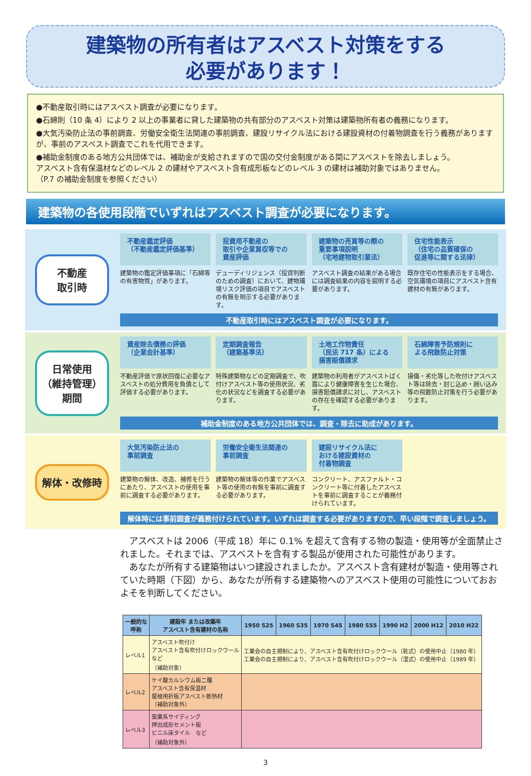建築物の所有者はアスベスト対策をする
必要があります！
●不動産取引時にはアスベスト調査が必要になります。
●石綿則（10 条 4）により 2 以上の事業者に貸した建築物の共有部分のアスベスト対策は建築物所有者の義務になります。
●大気汚染防止法の事前調査、労働安全衛生法関連の事前調査、建設リサイクル法における建設資材の付着物調査を行う義務がありますが、事前のアスベスト調査でこれを代用できます。
●補助金制度のある地方公共団体では、補助金が支給されますので国の交付金制度がある間にアスベストを除去しましょう。
アスベスト含有保温材などのレベル 2 の建材やアスベスト含有成形板などのレベル 3 の建材は補助対象ではありません。
（P.7 の補助金制度を参照ください）
建築物の各使用段階でいずれはアスベスト調査が必要になります。
不動産
取引時
不動産鑑定評価
（不動産鑑定評価基準）
建築物の鑑定評価事項に「石綿等の有害物質」があります。
投資用不動産の
取引や企業買収等での
資産評価
デューディリジェンス（投資判断のための調査）において、建物環境リスク評価の項目でアスベストの有無を明示する必要があります。
建築物の売買等の際の
重要事項説明
（宅地建物取引業法）
アスベスト調査の結果がある場合には調査結果の内容を説明する必要があります。
住宅性能表示
（住宅の品質確保の
促進等に関する法律）
既存住宅の性能表示をする場合、空気環境の項目にアスベスト含有建材の有無があります。
不動産取引時にはアスベスト調査が必要になります。
日常使用
（維持管理）
期間
資産除去債務の評価
（企業会計基準）
不動産評価で原状回復に必要なアスベストの処分費用を負債として評価する必要があります。
定期調査報告
（建築基準法）
特殊建築物などの定期調査で、吹付けアスベスト等の使用状況、劣化の状況などを調査する必要があります。
土地工作物責任
（民法 717 条）による
損害賠償請求
建築物の利用者がアスベストばく露により健康障害を生じた場合、損害賠償請求に対し、アスベストの存在を確認する必要があります。
石綿障害予防規則に
よる飛散防止対策
損傷・劣化等した吹付けアスベスト等は除去・封じ込め・囲い込み等の飛散防止対策を行う必要があります。
補助金制度のある地方公共団体では、調査・除去に助成があります。
解体・改修時
大気汚染防止法の
事前調査
建築物の解体、改造、補修を行うにあたり、アスベストの使用を事前に調査する必要があります。
労働安全衛生法関連の
事前調査
建築物の解体等の作業でアスベスト等の使用の有無を事前に調査する必要があります。
建設リサイクル法に
おける建設資材の
付着物調査
コンクリート、アスファルト・コンクリート等に付着したアスベストを事前に調査することが義務付けられています。
解体時には事前調査が義務付けられています。いずれは調査する必要がありますので、早い段階で調査しましょう。
　アスベストは 2006（平成 18）年に 0.1% を超えて含有する物の製造・使用等が全面禁止されました。それまでは、アスベストを含有する製品が使用された可能性があります。
　あなたが所有する建築物はいつ建設されましたか。アスベスト含有建材が製造・使用等されていた時期（下図）から、あなたが所有する建築物へのアスベスト使用の可能性についておおよそを判断してください。
| 一般的な 呼称 | 建設年 または改築年 アスベスト含有建材の名称 | 1950 S25 | 1960 S35 | 1970 S45 | 1980 S55 | 1990 H2 | 2000 H12 | 2010 H22 |
| --- | --- | --- | --- | --- | --- | --- | --- | --- |
| レベル1 | アスベスト吹付け アスベスト含有吹付けロックウール など （補助対象） | 工業会の自主規制により、アスベスト含有吹付けロックウール（乾式）の使用中止（1980 年） 工業会の自主規制により、アスベスト含有吹付けロックウール（湿式）の使用中止（1989 年） | | | | | | |
| レベル2 | ケイ酸カルシウム板二種 アスベスト含有保温材 屋根用折板アスベスト断熱材 （補助対象外） | | | | | | | |
| レベル3 | 窯業系サイディング 押出成形セメント板 ビニル床タイル など （補助対象外） | | | | | | | |
3